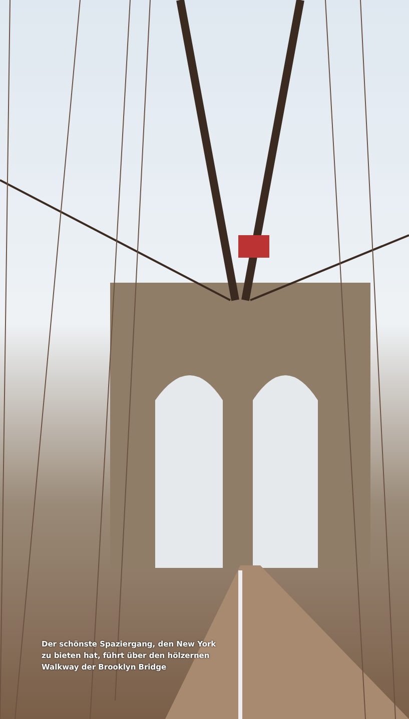Der schönste Spaziergang, den New York
zu bieten hat, führt über den hölzernen
Walkway der Brooklyn Bridge